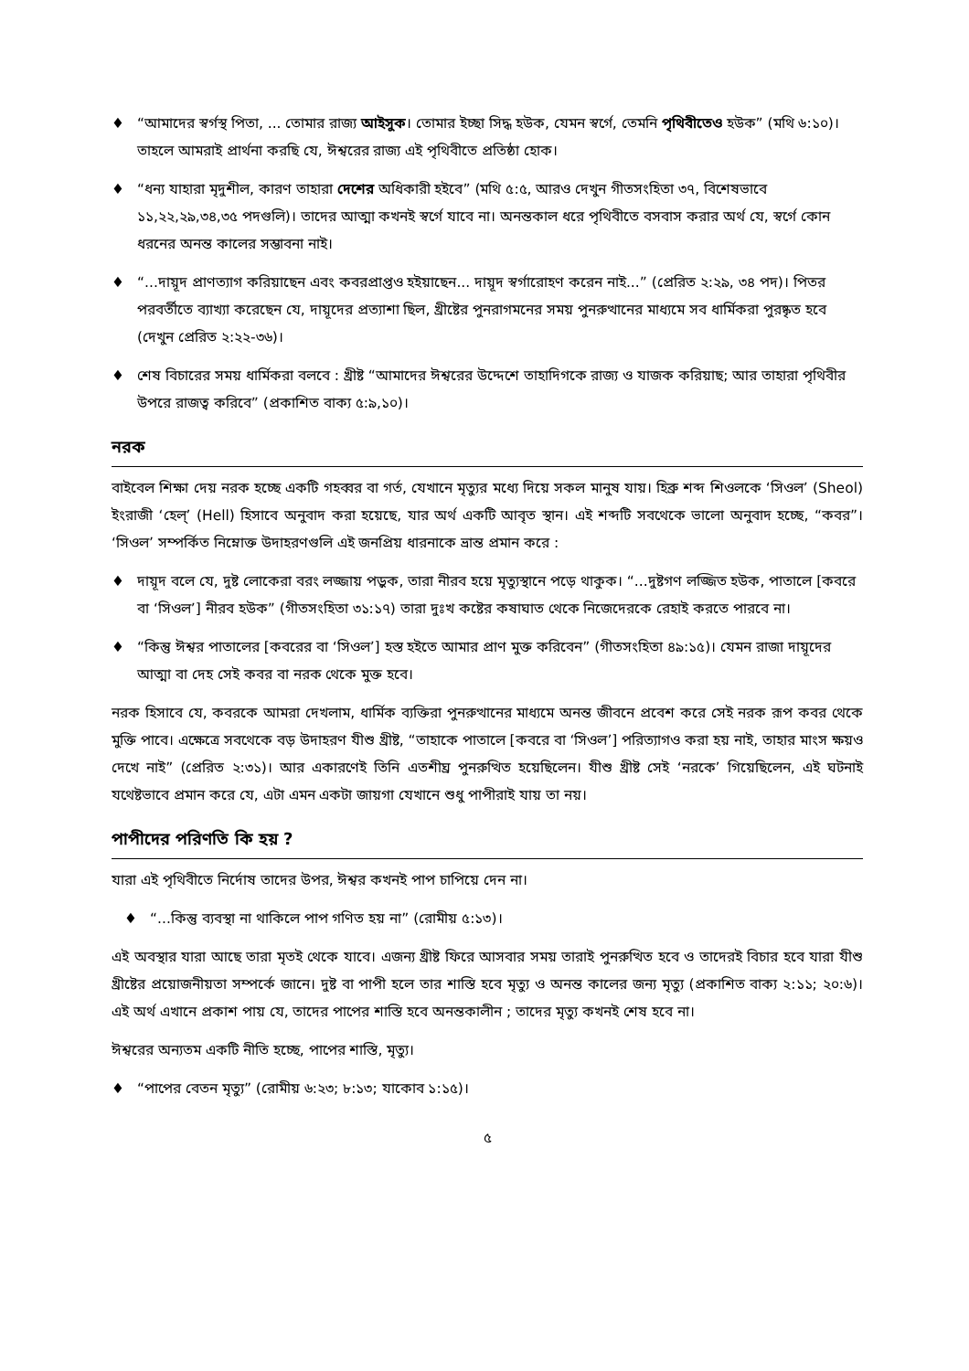♦ “আমাদের স্বর্গস্থ পিতা, ... তোমার রাজ্য আইসুক। তোমার ইচ্ছা সিদ্ধ হউক, যেমন স্বর্গে, তেমনি পৃথিবীতেও হউক” (মথি ৬:১০)। তাহলে আমরাই প্রার্থনা করছি যে, ঈশ্বরের রাজ্য এই পৃথিবীতে প্রতিষ্ঠা হোক।
♦ “ধন্য যাহারা মৃদুশীল, কারণ তাহারা দেশের অধিকারী হইবে” (মথি ৫:৫, আরও দেখুন গীতসংহিতা ৩৭, বিশেষভাবে ১১,২২,২৯,৩৪,৩৫ পদগুলি)। তাদের আত্মা কখনই স্বর্গে যাবে না। অনন্তকাল ধরে পৃথিবীতে বসবাস করার অর্থ যে, স্বর্গে কোন ধরনের অনন্ত কালের সম্ভাবনা নাই।
♦ “...দায়ূদ প্রাণত্যাগ করিয়াছেন এবং কবরপ্রাপ্তও হইয়াছেন... দায়ূদ স্বর্গারোহণ করেন নাই...” (প্রেরিত ২:২৯, ৩৪ পদ)। পিতর পরবর্তীতে ব্যাখ্যা করেছেন যে, দায়ূদের প্রত্যাশা ছিল, খ্রীষ্টের পুনরাগমনের সময় পুনরুত্থানের মাধ্যমে সব ধার্মিকরা পুরষ্কৃত হবে (দেখুন প্রেরিত ২:২২-৩৬)।
♦ শেষ বিচারের সময় ধার্মিকরা বলবে : খ্রীষ্ট “আমাদের ঈশ্বরের উদ্দেশে তাহাদিগকে রাজ্য ও যাজক করিয়াছ; আর তাহারা পৃথিবীর উপরে রাজত্ব করিবে” (প্রকাশিত বাক্য ৫:৯,১০)।
নরক
বাইবেল শিক্ষা দেয় নরক হচ্ছে একটি গহব্বর বা গর্ত, যেখানে মৃত্যুর মধ্যে দিয়ে সকল মানুষ যায়। হিব্রু শব্দ শিওলকে ‘সিওল’ (Sheol) ইংরাজী ‘হেল্’ (Hell) হিসাবে অনুবাদ করা হয়েছে, যার অর্থ একটি আবৃত স্থান। এই শব্দটি সবথেকে ভালো অনুবাদ হচ্ছে, “কবর”। ‘সিওল’ সম্পর্কিত নিম্নোক্ত উদাহরণগুলি এই জনপ্রিয় ধারনাকে ভ্রান্ত প্রমান করে :
♦ দায়ূদ বলে যে, দুষ্ট লোকেরা বরং লজ্জায় পড়ুক, তারা নীরব হয়ে মৃত্যুস্থানে পড়ে থাকুক। “...দুষ্টগণ লজ্জিত হউক, পাতালে [কবরে বা ‘সিওল’] নীরব হউক” (গীতসংহিতা ৩১:১৭) তারা দুঃখ কষ্টের কষাঘাত থেকে নিজেদেরকে রেহাই করতে পারবে না।
♦ “কিন্তু ঈশ্বর পাতালের [কবরের বা ‘সিওল’] হস্ত হইতে আমার প্রাণ মুক্ত করিবেন” (গীতসংহিতা ৪৯:১৫)। যেমন রাজা দায়ূদের আত্মা বা দেহ সেই কবর বা নরক থেকে মুক্ত হবে।
নরক হিসাবে যে, কবরকে আমরা দেখলাম, ধার্মিক ব্যক্তিরা পুনরুত্থানের মাধ্যমে অনন্ত জীবনে প্রবেশ করে সেই নরক রূপ কবর থেকে মুক্তি পাবে। এক্ষেত্রে সবথেকে বড় উদাহরণ যীশু খ্রীষ্ট, “তাহাকে পাতালে [কবরে বা ‘সিওল’] পরিত্যাগও করা হয় নাই, তাহার মাংস ক্ষয়ও দেখে নাই” (প্রেরিত ২:৩১)। আর একারণেই তিনি এতশীঘ্র পুনরুত্থিত হয়েছিলেন। যীশু খ্রীষ্ট সেই ‘নরকে’ গিয়েছিলেন, এই ঘটনাই যথেষ্টভাবে প্রমান করে যে, এটা এমন একটা জায়গা যেখানে শুধু পাপীরাই যায় তা নয়।
পাপীদের পরিণতি কি হয় ?
যারা এই পৃথিবীতে নির্দোষ তাদের উপর, ঈশ্বর কখনই পাপ চাপিয়ে দেন না।
♦ “...কিন্তু ব্যবস্থা না থাকিলে পাপ গণিত হয় না” (রোমীয় ৫:১৩)।
এই অবস্থার যারা আছে তারা মৃতই থেকে যাবে। এজন্য খ্রীষ্ট ফিরে আসবার সময় তারাই পুনরুত্থিত হবে ও তাদেরই বিচার হবে যারা যীশু খ্রীষ্টের প্রয়োজনীয়তা সম্পর্কে জানে। দুষ্ট বা পাপী হলে তার শাস্তি হবে মৃত্যু ও অনন্ত কালের জন্য মৃত্যু (প্রকাশিত বাক্য ২:১১; ২০:৬)। এই অর্থ এখানে প্রকাশ পায় যে, তাদের পাপের শাস্তি হবে অনন্তকালীন ; তাদের মৃত্যু কখনই শেষ হবে না।
ঈশ্বরের অন্যতম একটি নীতি হচ্ছে, পাপের শাস্তি, মৃত্যু।
♦ “পাপের বেতন মৃত্যু” (রোমীয় ৬:২৩; ৮:১৩; যাকোব ১:১৫)।
৫